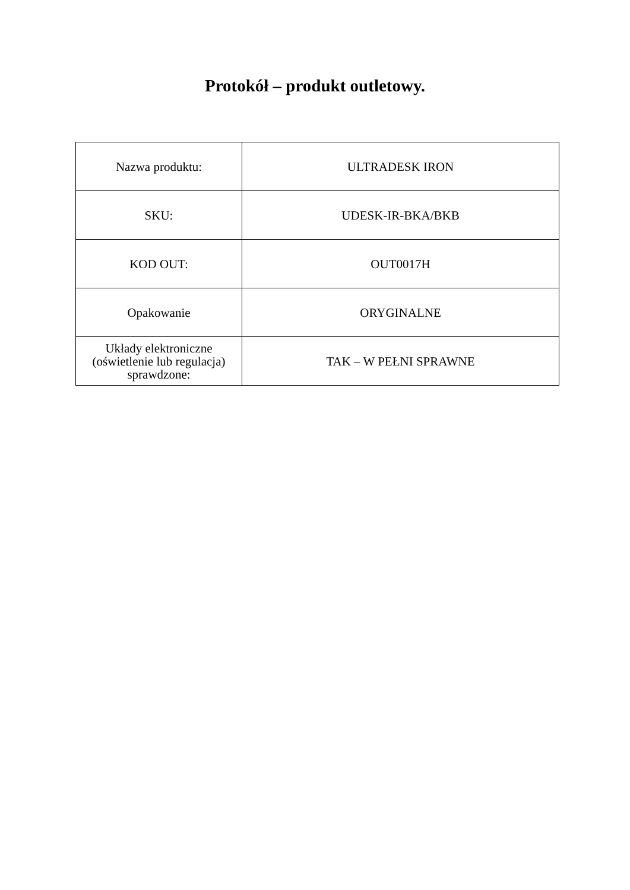Protokół – produkt outletowy.
| Nazwa produktu: | ULTRADESK IRON |
| SKU: | UDESK-IR-BKA/BKB |
| KOD OUT: | OUT0017H |
| Opakowanie | ORYGINALNE |
| Układy elektroniczne (oświetlenie lub regulacja) sprawdzone: | TAK – W PEŁNI SPRAWNE |